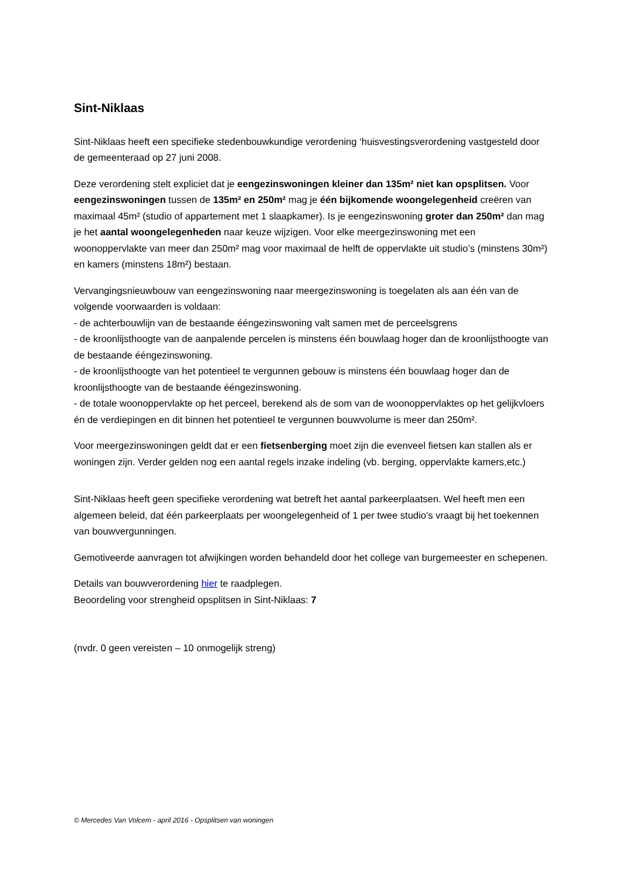Sint-Niklaas
Sint-Niklaas heeft een specifieke stedenbouwkundige verordening ‘huisvestingsverordening vastgesteld door de gemeenteraad op 27 juni 2008.
Deze verordening stelt expliciet dat je eengezinswoningen kleiner dan 135m² niet kan opsplitsen. Voor eengezinswoningen tussen de 135m² en 250m² mag je één bijkomende woongelegenheid creëren van maximaal 45m² (studio of appartement met 1 slaapkamer). Is je eengezinswoning groter dan 250m² dan mag je het aantal woongelegenheden naar keuze wijzigen. Voor elke meergezinswoning met een woonoppervlakte van meer dan 250m² mag voor maximaal de helft de oppervlakte uit studio’s (minstens 30m²) en kamers (minstens 18m²) bestaan.
Vervangingsnieuwbouw van eengezinswoning naar meergezinswoning is toegelaten als aan één van de volgende voorwaarden is voldaan:
- de achterbouwlijn van de bestaande ééngezinswoning valt samen met de perceelsgrens
- de kroonlijsthoogte van de aanpalende percelen is minstens één bouwlaag hoger dan de kroonlijsthoogte van de bestaande ééngezinswoning.
- de kroonlijsthoogte van het potentieel te vergunnen gebouw is minstens één bouwlaag hoger dan de kroonlijsthoogte van de bestaande ééngezinswoning.
- de totale woonoppervlakte op het perceel, berekend als de som van de woonoppervlaktes op het gelijkvloers én de verdiepingen en dit binnen het potentieel te vergunnen bouwvolume is meer dan 250m².
Voor meergezinswoningen geldt dat er een fietsenberging moet zijn die evenveel fietsen kan stallen als er woningen zijn. Verder gelden nog een aantal regels inzake indeling (vb. berging, oppervlakte kamers,etc.)
Sint-Niklaas heeft geen specifieke verordening wat betreft het aantal parkeerplaatsen. Wel heeft men een algemeen beleid, dat één parkeerplaats per woongelegenheid of 1 per twee studio’s vraagt bij het toekennen van bouwvergunningen.
Gemotiveerde aanvragen tot afwijkingen worden behandeld door het college van burgemeester en schepenen.
Details van bouwverordening hier te raadplegen.
Beoordeling voor strengheid opsplitsen in Sint-Niklaas: 7
(nvdr. 0 geen vereisten – 10 onmogelijk streng)
© Mercedes Van Volcem - april 2016 - Opsplitsen van woningen